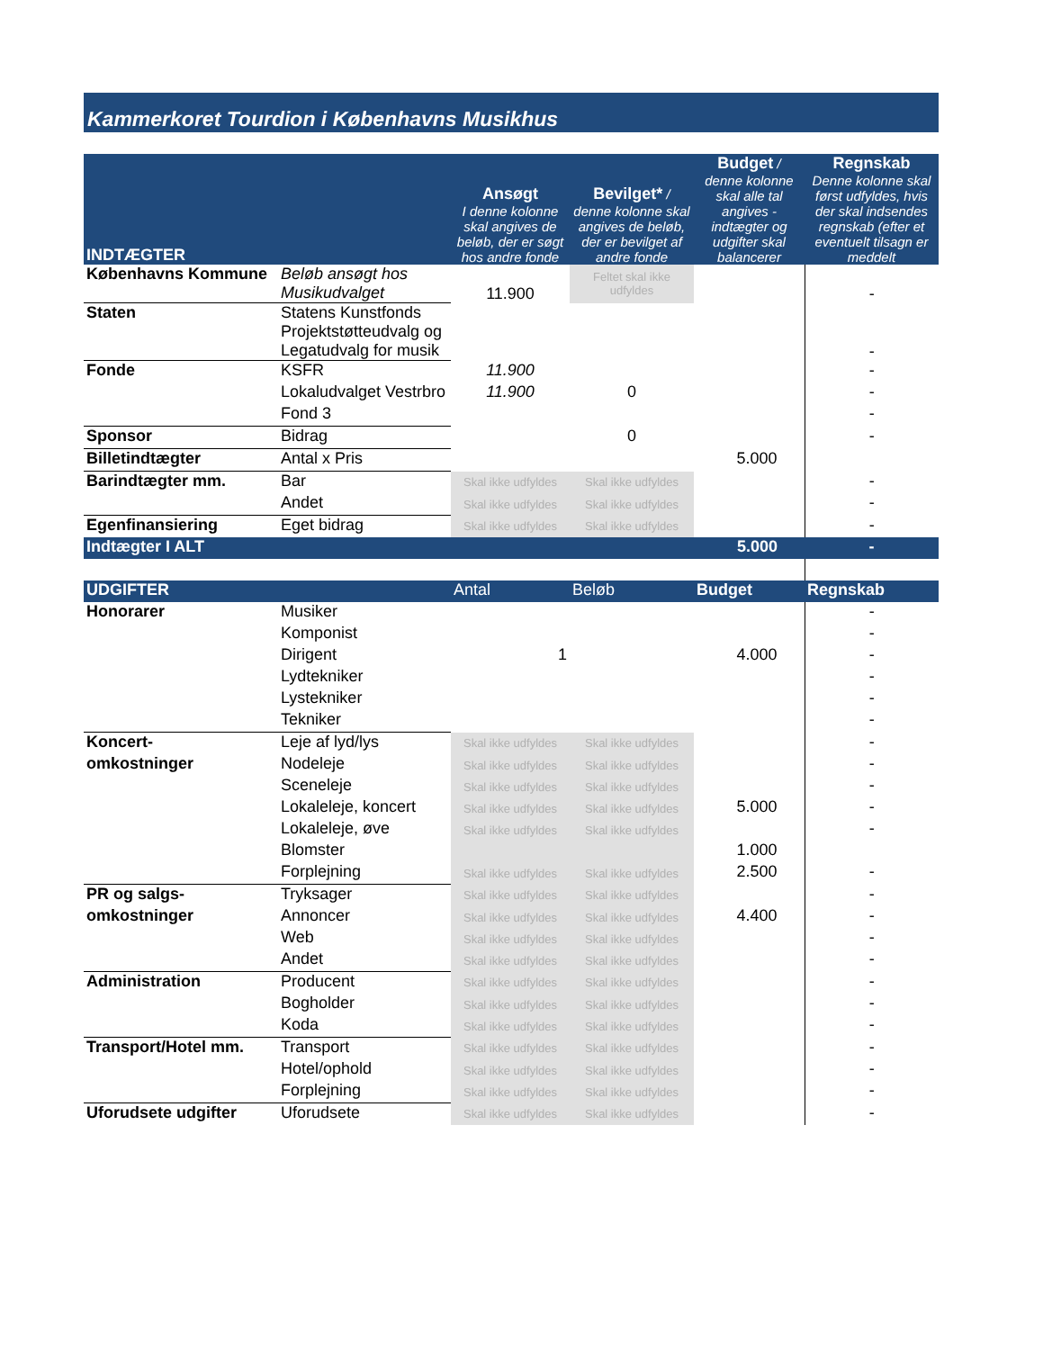Kammerkoret Tourdion i Københavns Musikhus
| INDTÆGTER | | Ansøgt I denne kolonne skal angives de beløb, der er søgt hos andre fonde | Bevilget* / denne kolonne skal angives de beløb, der er bevilget af andre fonde | Budget / denne kolonne skal alle tal angives - indtægter og udgifter skal balancerer | Regnskab Denne kolonne skal først udfyldes, hvis der skal indsendes regnskab (efter et eventuelt tilsagn er meddelt |
| Københavns Kommune | Beløb ansøgt hos Musikudvalget | 11.900 | Feltet skal ikke udfyldes | | - |
| Staten | Statens Kunstfonds Projektstøtteudvalg og Legatudvalg for musik | | | | - |
| Fonde | KSFR | 11.900 | | | - |
| | Lokaludvalget Vestrbro | 11.900 | 0 | | - |
| | Fond 3 | | | | - |
| Sponsor | Bidrag | | 0 | | - |
| Billetindtægter | Antal x Pris | | | 5.000 | |
| Barindtægter mm. | Bar | Skal ikke udfyldes | Skal ikke udfyldes | | - |
| | Andet | Skal ikke udfyldes | Skal ikke udfyldes | | - |
| Egenfinansiering | Eget bidrag | Skal ikke udfyldes | Skal ikke udfyldes | | - |
| Indtægter I ALT | | | | 5.000 | - |
| UDGIFTER | | Antal | Beløb | Budget | Regnskab |
| Honorarer | Musiker | | | | - |
| | Komponist | | | | - |
| | Dirigent | 1 | | 4.000 | - |
| | Lydtekniker | | | | - |
| | Lystekniker | | | | - |
| | Tekniker | | | | - |
| Koncert- | Leje af lyd/lys | Skal ikke udfyldes | Skal ikke udfyldes | | - |
| omkostninger | Nodeleje | Skal ikke udfyldes | Skal ikke udfyldes | | - |
| | Sceneleje | Skal ikke udfyldes | Skal ikke udfyldes | | - |
| | Lokaleleje, koncert | Skal ikke udfyldes | Skal ikke udfyldes | 5.000 | - |
| | Lokaleleje, øve | Skal ikke udfyldes | Skal ikke udfyldes | | - |
| | Blomster | | | 1.000 | |
| | Forplejning | Skal ikke udfyldes | Skal ikke udfyldes | 2.500 | - |
| PR og salgs- | Tryksager | Skal ikke udfyldes | Skal ikke udfyldes | | - |
| omkostninger | Annoncer | Skal ikke udfyldes | Skal ikke udfyldes | 4.400 | - |
| | Web | Skal ikke udfyldes | Skal ikke udfyldes | | - |
| | Andet | Skal ikke udfyldes | Skal ikke udfyldes | | - |
| Administration | Producent | Skal ikke udfyldes | Skal ikke udfyldes | | - |
| | Bogholder | Skal ikke udfyldes | Skal ikke udfyldes | | - |
| | Koda | Skal ikke udfyldes | Skal ikke udfyldes | | - |
| Transport/Hotel mm. | Transport | Skal ikke udfyldes | Skal ikke udfyldes | | - |
| | Hotel/ophold | Skal ikke udfyldes | Skal ikke udfyldes | | - |
| | Forplejning | Skal ikke udfyldes | Skal ikke udfyldes | | - |
| Uforudsete udgifter | Uforudsete | Skal ikke udfyldes | Skal ikke udfyldes | | - |